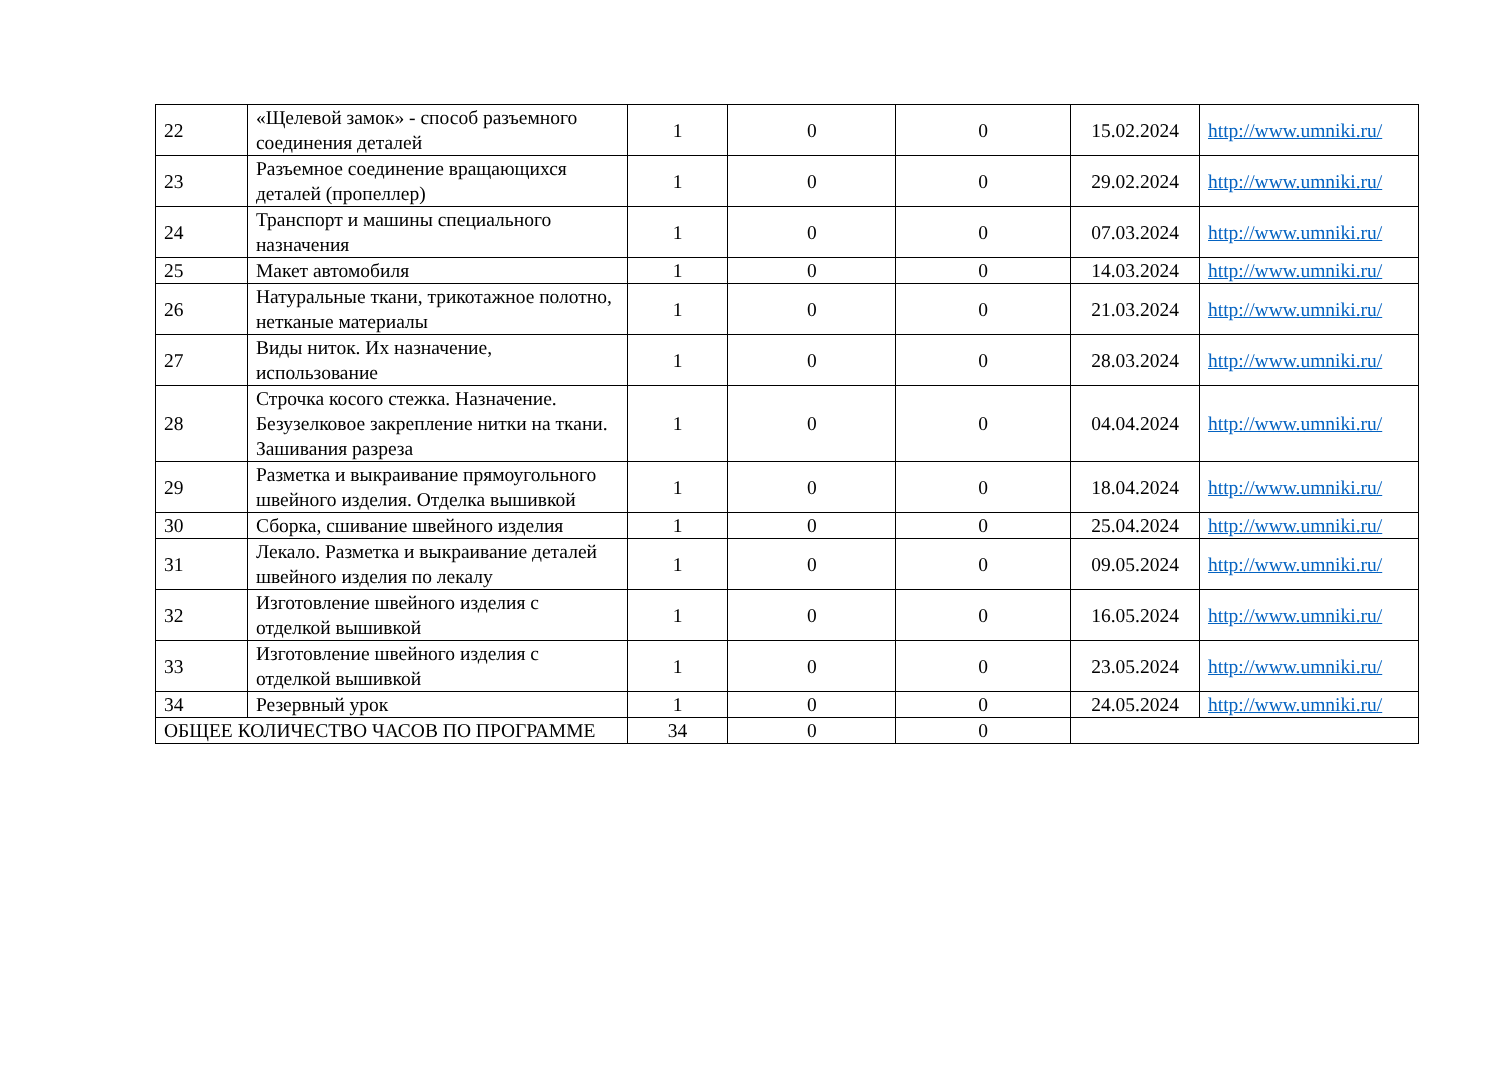| 22 | «Щелевой замок» - способ разъемного соединения деталей | 1 | 0 | 0 | 15.02.2024 | http://www.umniki.ru/ |
| 23 | Разъемное соединение вращающихся деталей (пропеллер) | 1 | 0 | 0 | 29.02.2024 | http://www.umniki.ru/ |
| 24 | Транспорт и машины специального назначения | 1 | 0 | 0 | 07.03.2024 | http://www.umniki.ru/ |
| 25 | Макет автомобиля | 1 | 0 | 0 | 14.03.2024 | http://www.umniki.ru/ |
| 26 | Натуральные ткани, трикотажное полотно, нетканые материалы | 1 | 0 | 0 | 21.03.2024 | http://www.umniki.ru/ |
| 27 | Виды ниток. Их назначение, использование | 1 | 0 | 0 | 28.03.2024 | http://www.umniki.ru/ |
| 28 | Строчка косого стежка. Назначение. Безузелковое закрепление нитки на ткани. Зашивания разреза | 1 | 0 | 0 | 04.04.2024 | http://www.umniki.ru/ |
| 29 | Разметка и выкраивание прямоугольного швейного изделия. Отделка вышивкой | 1 | 0 | 0 | 18.04.2024 | http://www.umniki.ru/ |
| 30 | Сборка, сшивание швейного изделия | 1 | 0 | 0 | 25.04.2024 | http://www.umniki.ru/ |
| 31 | Лекало. Разметка и выкраивание деталей швейного изделия по лекалу | 1 | 0 | 0 | 09.05.2024 | http://www.umniki.ru/ |
| 32 | Изготовление швейного изделия с отделкой вышивкой | 1 | 0 | 0 | 16.05.2024 | http://www.umniki.ru/ |
| 33 | Изготовление швейного изделия с отделкой вышивкой | 1 | 0 | 0 | 23.05.2024 | http://www.umniki.ru/ |
| 34 | Резервный урок | 1 | 0 | 0 | 24.05.2024 | http://www.umniki.ru/ |
| ОБЩЕЕ КОЛИЧЕСТВО ЧАСОВ ПО ПРОГРАММЕ | | 34 | 0 | 0 | | |